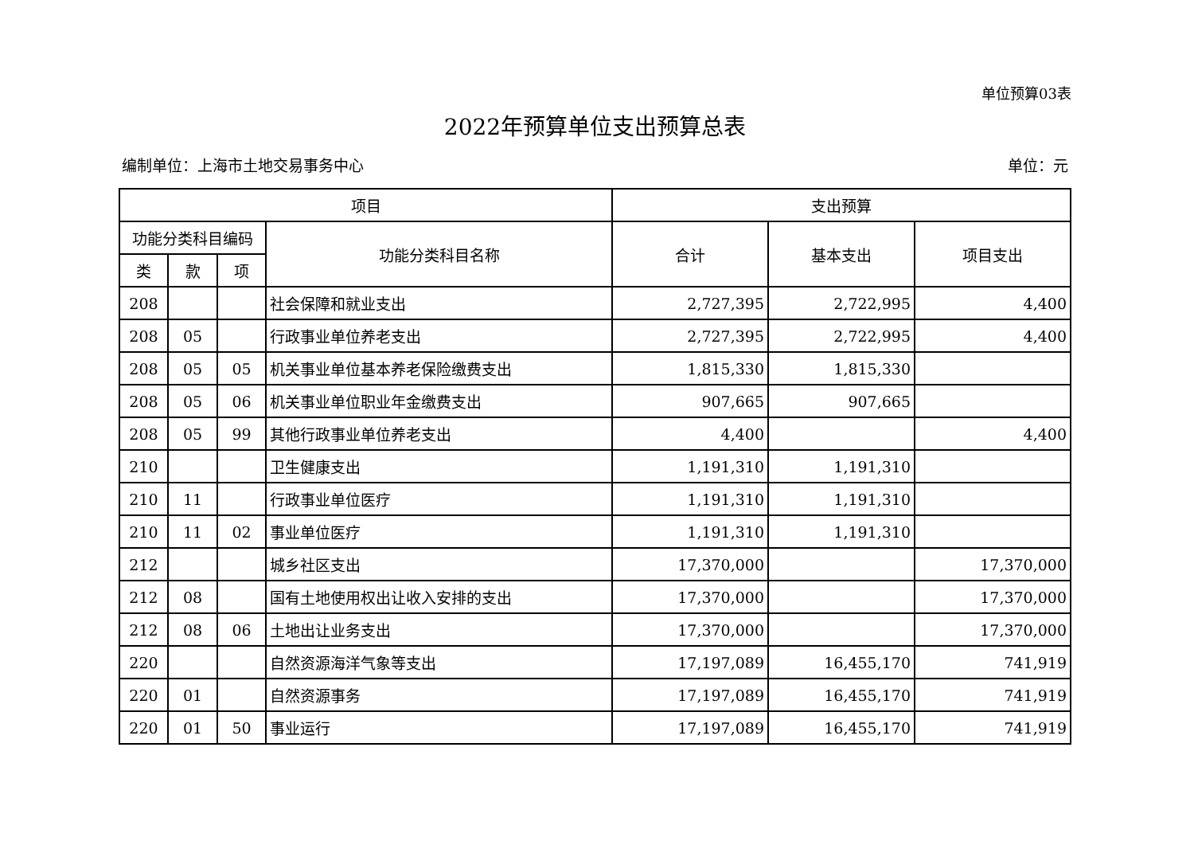单位预算03表
2022年预算单位支出预算总表
编制单位：上海市土地交易事务中心 单位：元
| 项目 | | | | 支出预算 | | |
| --- | --- | --- | --- | --- | --- | --- |
| 功能分类科目编码 | | | 功能分类科目名称 | 合计 | 基本支出 | 项目支出 |
| 类 | 款 | 项 | | | | |
| 208 | | | 社会保障和就业支出 | 2,727,395 | 2,722,995 | 4,400 |
| 208 | 05 | | 行政事业单位养老支出 | 2,727,395 | 2,722,995 | 4,400 |
| 208 | 05 | 05 | 机关事业单位基本养老保险缴费支出 | 1,815,330 | 1,815,330 | |
| 208 | 05 | 06 | 机关事业单位职业年金缴费支出 | 907,665 | 907,665 | |
| 208 | 05 | 99 | 其他行政事业单位养老支出 | 4,400 | | 4,400 |
| 210 | | | 卫生健康支出 | 1,191,310 | 1,191,310 | |
| 210 | 11 | | 行政事业单位医疗 | 1,191,310 | 1,191,310 | |
| 210 | 11 | 02 | 事业单位医疗 | 1,191,310 | 1,191,310 | |
| 212 | | | 城乡社区支出 | 17,370,000 | | 17,370,000 |
| 212 | 08 | | 国有土地使用权出让收入安排的支出 | 17,370,000 | | 17,370,000 |
| 212 | 08 | 06 | 土地出让业务支出 | 17,370,000 | | 17,370,000 |
| 220 | | | 自然资源海洋气象等支出 | 17,197,089 | 16,455,170 | 741,919 |
| 220 | 01 | | 自然资源事务 | 17,197,089 | 16,455,170 | 741,919 |
| 220 | 01 | 50 | 事业运行 | 17,197,089 | 16,455,170 | 741,919 |